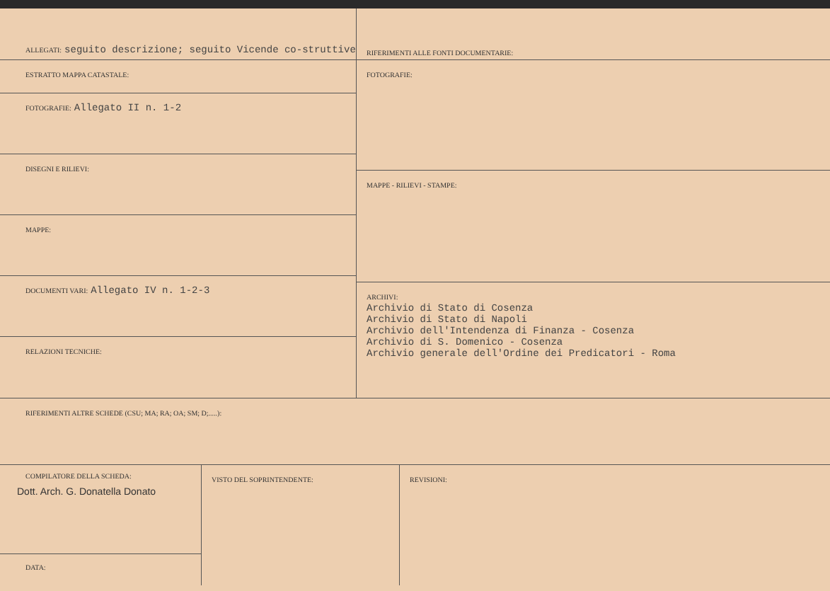ALLEGATI: seguito descrizione; seguito Vicende co-struttive
ESTRATTO MAPPA CATASTALE:
FOTOGRAFIE: Allegato II n. 1-2
DISEGNI E RILIEVI:
MAPPE:
DOCUMENTI VARI: Allegato IV n. 1-2-3
RELAZIONI TECNICHE:
RIFERIMENTI ALLE FONTI DOCUMENTARIE:
FOTOGRAFIE:
MAPPE - RILIEVI - STAMPE:
ARCHIVI:
Archivio di Stato di Cosenza
Archivio di Stato di Napoli
Archivio dell'Intendenza di Finanza - Cosenza
Archivio di S. Domenico - Cosenza
Archivio generale dell'Ordine dei Predicatori - Roma
RIFERIMENTI ALTRE SCHEDE (CSU; MA; RA; OA; SM; D;.....):
COMPILATORE DELLA SCHEDA:
Dott. Arch. G. Donatella Donato
DATA:
VISTO DEL SOPRINTENDENTE: REVISIONI: